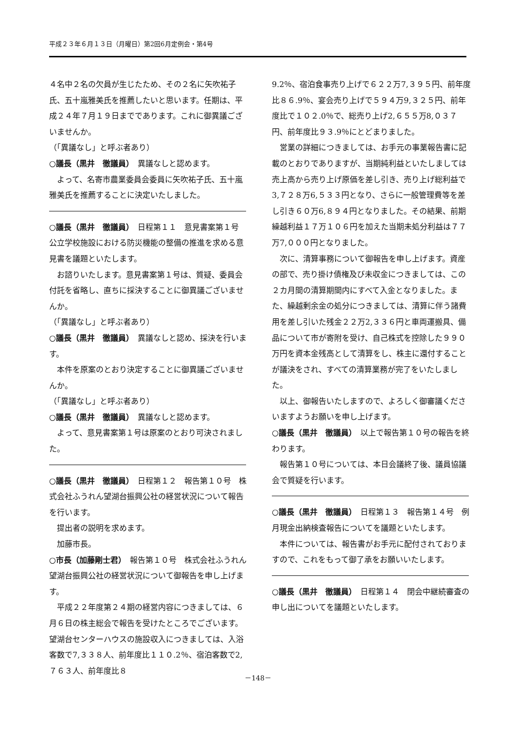平成２３年６月１３日（月曜日）第2回6月定例会・第4号
４名中２名の欠員が生じたため、その２名に矢吹祐子氏、五十嵐雅美氏を推薦したいと思います。任期は、平成２４年７月１９日までであります。これに御異議ございませんか。
（「異議なし」と呼ぶ者あり）
○議長（黒井　徹議員）　異議なしと認めます。
よって、名寄市農業委員会委員に矢吹祐子氏、五十嵐雅美氏を推薦することに決定いたしました。
○議長（黒井　徹議員）　日程第１１　意見書案第１号　公立学校施設における防災機能の整備の推進を求める意見書を議題といたします。
お諮りいたします。意見書案第１号は、質疑、委員会付託を省略し、直ちに採決することに御異議ございませんか。
（「異議なし」と呼ぶ者あり）
○議長（黒井　徹議員）　異議なしと認め、採決を行います。
本件を原案のとおり決定することに御異議ございませんか。
（「異議なし」と呼ぶ者あり）
○議長（黒井　徹議員）　異議なしと認めます。
よって、意見書案第１号は原案のとおり可決されました。
○議長（黒井　徹議員）　日程第１２　報告第１０号　株式会社ふうれん望湖台振興公社の経営状況について報告を行います。
提出者の説明を求めます。
加藤市長。
○市長（加藤剛士君）　報告第１０号　株式会社ふうれん望湖台振興公社の経営状況について御報告を申し上げます。
平成２２年度第２４期の経営内容につきましては、６月６日の株主総会で報告を受けたところでございます。望湖台センターハウスの施設収入につきましては、入浴客数で7,３３８人、前年度比１１０.2％、宿泊客数で2,７６３人、前年度比８
9.2％、宿泊食事売り上げで６２２万7,３９５円、前年度比８６.9％、宴会売り上げで５９４万9,３２５円、前年度比で１０２.0％で、総売り上げ2,６５５万8,０３７円、前年度比９３.9％にとどまりました。
営業の詳細につきましては、お手元の事業報告書に記載のとおりでありますが、当期純利益といたしましては売上高から売り上げ原価を差し引き、売り上げ総利益で3,７２８万6,５３３円となり、さらに一般管理費等を差し引き６０万6,８９４円となりました。その結果、前期繰越利益１７万１０６円を加えた当期未処分利益は７７万7,０００円となりました。
次に、清算事務について御報告を申し上げます。資産の部で、売り掛け債権及び未収金につきましては、この２カ月間の清算期間内にすべて入金となりました。また、繰越剰余金の処分につきましては、清算に伴う諸費用を差し引いた残金２２万2,３３６円と車両運搬具、備品について市が寄附を受け、自己株式を控除した９９０万円を資本金残高として清算をし、株主に還付することが議決をされ、すべての清算業務が完了をいたしました。
以上、御報告いたしますので、よろしく御審議くださいますようお願いを申し上げます。
○議長（黒井　徹議員）　以上で報告第１０号の報告を終わります。
報告第１０号については、本日会議終了後、議員協議会で質疑を行います。
○議長（黒井　徹議員）　日程第１３　報告第１４号　例月現金出納検査報告についてを議題といたします。
本件については、報告書がお手元に配付されておりますので、これをもって御了承をお願いいたします。
○議長（黒井　徹議員）　日程第１４　閉会中継続審査の申し出についてを議題といたします。
－148－